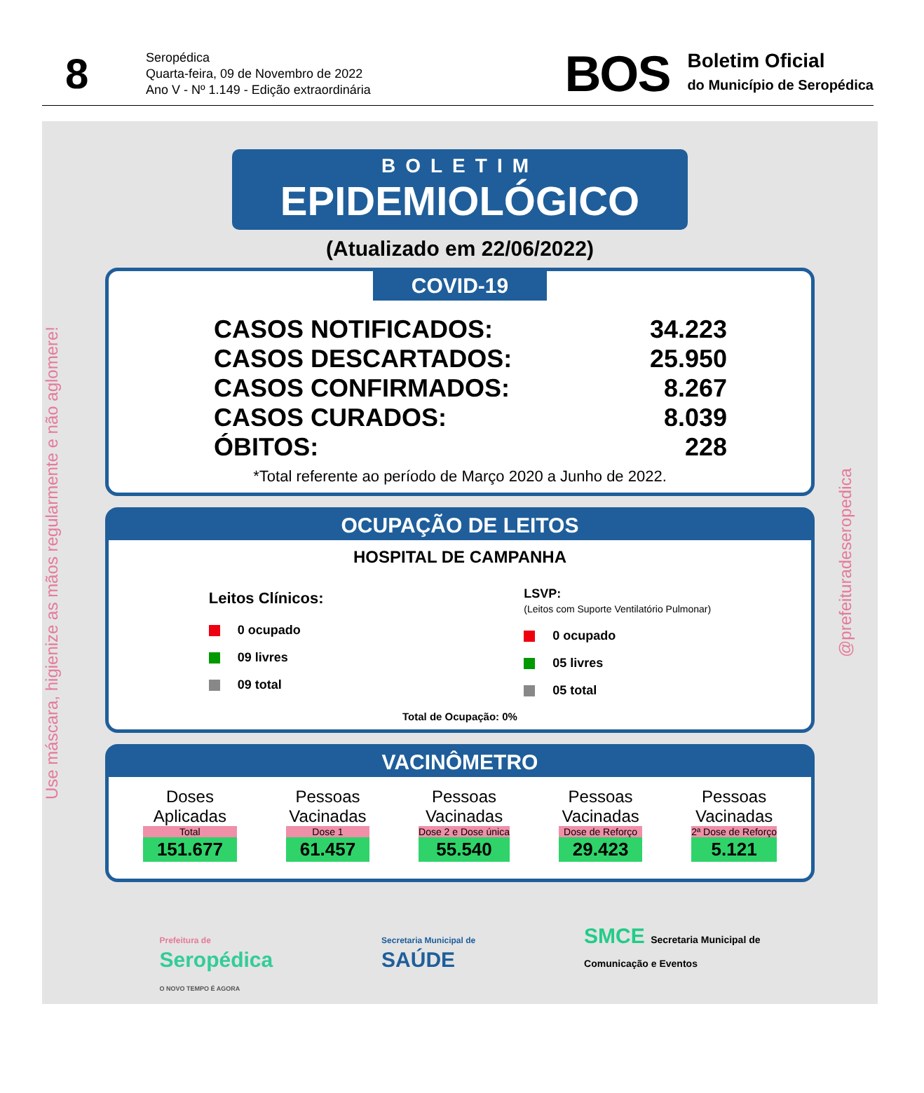8
Seropédica
Quarta-feira, 09 de Novembro de 2022
Ano V - Nº 1.149 - Edição extraordinária
BOS
Boletim Oficial
do Município de Seropédica
Use máscara, higienize as mãos regularmente e não aglomere!
BOLETIM
EPIDEMIOLÓGICO
(Atualizado em 22/06/2022)
COVID-19
CASOS NOTIFICADOS: 34.223
CASOS DESCARTADOS: 25.950
CASOS CONFIRMADOS: 8.267
CASOS CURADOS: 8.039
ÓBITOS: 228
*Total referente ao período de Março 2020 a Junho de 2022.
OCUPAÇÃO DE LEITOS
HOSPITAL DE CAMPANHA
Leitos Clínicos:
0 ocupado
09 livres
09 total
LSVP:
(Leitos com Suporte Ventilatório Pulmonar)
0 ocupado
05 livres
05 total
Total de Ocupação: 0%
VACINÔMETRO
Doses
Aplicadas
Total
151.677
Pessoas
Vacinadas
Dose 1
61.457
Pessoas
Vacinadas
Dose 2 e Dose única
55.540
Pessoas
Vacinadas
Dose de Reforço
29.423
Pessoas
Vacinadas
2ª Dose de Reforço
5.121
Prefeitura de
Seropédica
O NOVO TEMPO É AGORA
Secretaria Municipal de
SAÚDE
SMCE Secretaria Municipal de
Comunicação e Eventos
@prefeituradeseropedica